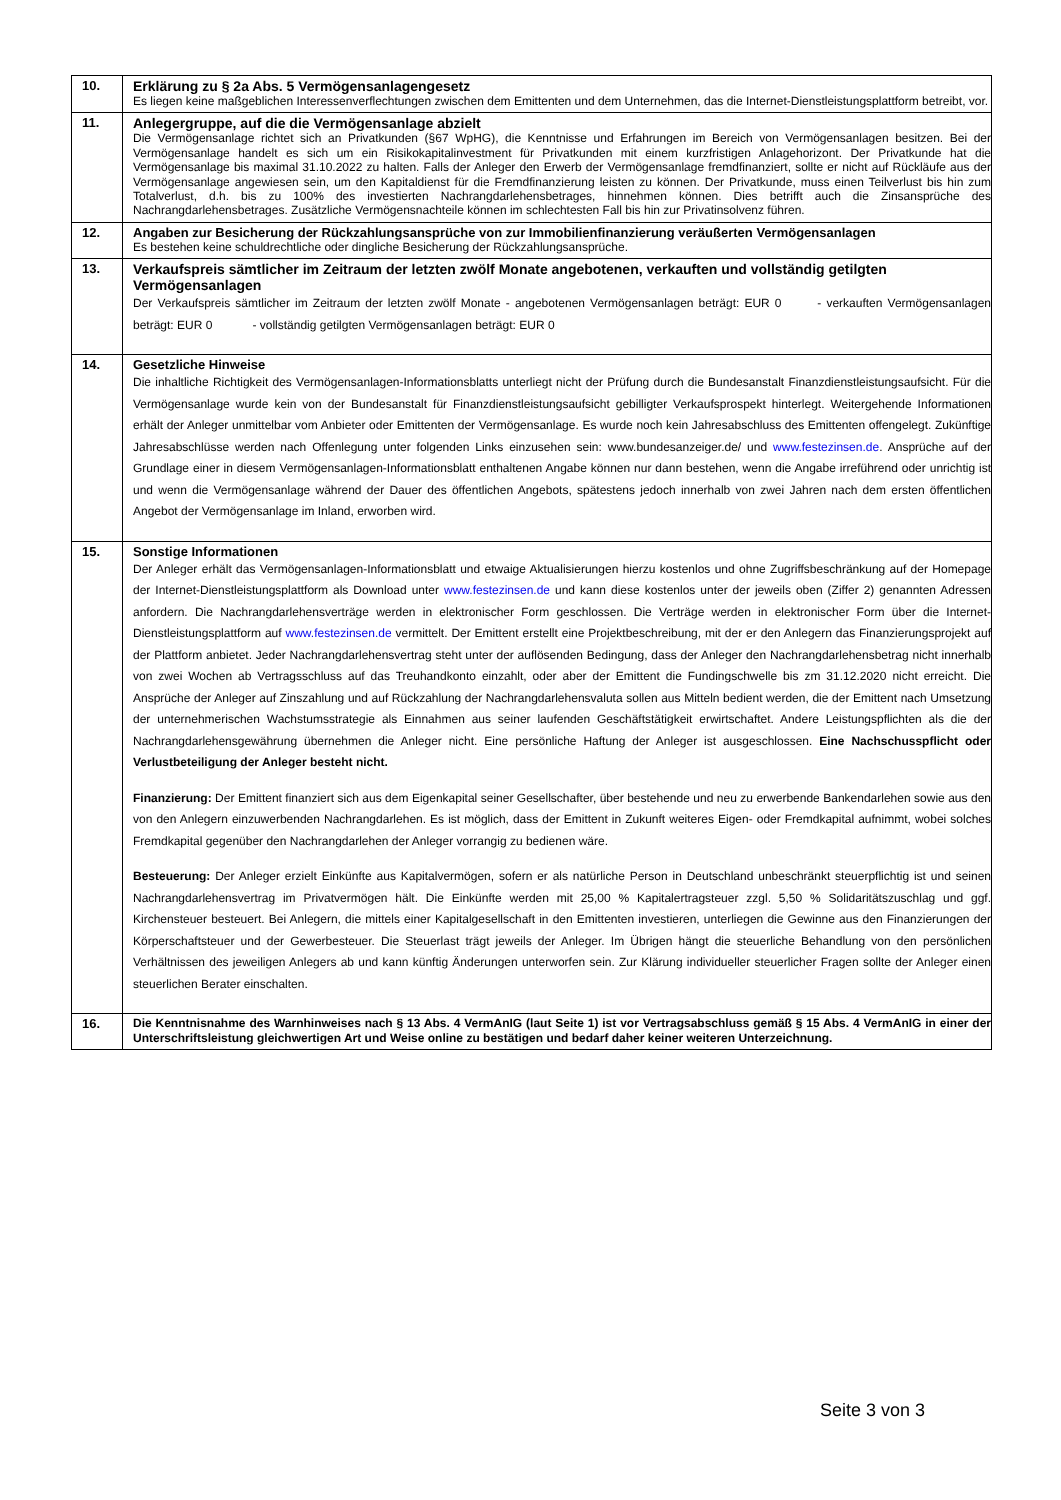| 10. | Erklärung zu § 2a Abs. 5 Vermögensanlagengesetz Es liegen keine maßgeblichen Interessenverflechtungen zwischen dem Emittenten und dem Unternehmen, das die Internet-Dienstleistungsplattform betreibt, vor. |
| 11. | Anlegergruppe, auf die die Vermögensanlage abzielt Die Vermögensanlage richtet sich an Privatkunden (§67 WpHG), die Kenntnisse und Erfahrungen im Bereich von Vermögensanlagen besitzen. Bei der Vermögensanlage handelt es sich um ein Risikokapitalinvestment für Privatkunden mit einem kurzfristigen Anlagehorizont. Der Privatkunde hat die Vermögensanlage bis maximal 31.10.2022 zu halten. Falls der Anleger den Erwerb der Vermögensanlage fremdfinanziert, sollte er nicht auf Rückläufe aus der Vermögensanlage angewiesen sein, um den Kapitaldienst für die Fremdfinanzierung leisten zu können. Der Privatkunde, muss einen Teilverlust bis hin zum Totalverlust, d.h. bis zu 100% des investierten Nachrangdarlehensbetrages, hinnehmen können. Dies betrifft auch die Zinsansprüche des Nachrangdarlehensbetrages. Zusätzliche Vermögensnachteile können im schlechtesten Fall bis hin zur Privatinsolvenz führen. |
| 12. | Angaben zur Besicherung der Rückzahlungsansprüche von zur Immobilienfinanzierung veräußerten Vermögensanlagen Es bestehen keine schuldrechtliche oder dingliche Besicherung der Rückzahlungsansprüche. |
| 13. | Verkaufspreis sämtlicher im Zeitraum der letzten zwölf Monate angebotenen, verkauften und vollständig getilgten Vermögensanlagen Der Verkaufspreis sämtlicher im Zeitraum der letzten zwölf Monate - angebotenen Vermögensanlagen beträgt: EUR 0 - verkauften Vermögensanlagen beträgt: EUR 0 - vollständig getilgten Vermögensanlagen beträgt: EUR 0 |
| 14. | Gesetzliche Hinweise Die inhaltliche Richtigkeit des Vermögensanlagen-Informationsblatts unterliegt nicht der Prüfung durch die Bundesanstalt Finanzdienstleistungsaufsicht. Für die Vermögensanlage wurde kein von der Bundesanstalt für Finanzdienstleistungsaufsicht gebilligter Verkaufsprospekt hinterlegt. Weitergehende Informationen erhält der Anleger unmittelbar vom Anbieter oder Emittenten der Vermögensanlage. Es wurde noch kein Jahresabschluss des Emittenten offengelegt. Zukünftige Jahresabschlüsse werden nach Offenlegung unter folgenden Links einzusehen sein: www.bundesanzeiger.de/ und www.festezinsen.de . Ansprüche auf der Grundlage einer in diesem Vermögensanlagen-Informationsblatt enthaltenen Angabe können nur dann bestehen, wenn die Angabe irreführend oder unrichtig ist und wenn die Vermögensanlage während der Dauer des öffentlichen Angebots, spätestens jedoch innerhalb von zwei Jahren nach dem ersten öffentlichen Angebot der Vermögensanlage im Inland, erworben wird. |
| 15. | Sonstige Informationen Der Anleger erhält das Vermögensanlagen-Informationsblatt und etwaige Aktualisierungen hierzu kostenlos und ohne Zugriffsbeschränkung auf der Homepage der Internet-Dienstleistungsplattform als Download unter www.festezinsen.de und kann diese kostenlos unter der jeweils oben (Ziffer 2) genannten Adressen anfordern. Die Nachrangdarlehensverträge werden in elektronischer Form geschlossen. Die Verträge werden in elektronischer Form über die Internet-Dienstleistungsplattform auf www.festezinsen.de vermittelt. Der Emittent erstellt eine Projektbeschreibung, mit der er den Anlegern das Finanzierungsprojekt auf der Plattform anbietet. Jeder Nachrangdarlehensvertrag steht unter der auflösenden Bedingung, dass der Anleger den Nachrangdarlehensbetrag nicht innerhalb von zwei Wochen ab Vertragsschluss auf das Treuhandkonto einzahlt, oder aber der Emittent die Fundingschwelle bis zm 31.12.2020 nicht erreicht. Die Ansprüche der Anleger auf Zinszahlung und auf Rückzahlung der Nachrangdarlehensvaluta sollen aus Mitteln bedient werden, die der Emittent nach Umsetzung der unternehmerischen Wachstumsstrategie als Einnahmen aus seiner laufenden Geschäftstätigkeit erwirtschaftet. Andere Leistungspflichten als die der Nachrangdarlehensgewährung übernehmen die Anleger nicht. Eine persönliche Haftung der Anleger ist ausgeschlossen. Eine Nachschusspflicht oder Verlustbeteiligung der Anleger besteht nicht. Finanzierung: Der Emittent finanziert sich aus dem Eigenkapital seiner Gesellschafter, über bestehende und neu zu erwerbende Bankendarlehen sowie aus den von den Anlegern einzuwerbenden Nachrangdarlehen. Es ist möglich, dass der Emittent in Zukunft weiteres Eigen- oder Fremdkapital aufnimmt, wobei solches Fremdkapital gegenüber den Nachrangdarlehen der Anleger vorrangig zu bedienen wäre. Besteuerung: Der Anleger erzielt Einkünfte aus Kapitalvermögen, sofern er als natürliche Person in Deutschland unbeschränkt steuerpflichtig ist und seinen Nachrangdarlehensvertrag im Privatvermögen hält. Die Einkünfte werden mit 25,00 % Kapitalertragsteuer zzgl. 5,50 % Solidaritätszuschlag und ggf. Kirchensteuer besteuert. Bei Anlegern, die mittels einer Kapitalgesellschaft in den Emittenten investieren, unterliegen die Gewinne aus den Finanzierungen der Körperschaftsteuer und der Gewerbesteuer. Die Steuerlast trägt jeweils der Anleger. Im Übrigen hängt die steuerliche Behandlung von den persönlichen Verhältnissen des jeweiligen Anlegers ab und kann künftig Änderungen unterworfen sein. Zur Klärung individueller steuerlicher Fragen sollte der Anleger einen steuerlichen Berater einschalten. |
| 16. | Die Kenntnisnahme des Warnhinweises nach § 13 Abs. 4 VermAnIG (laut Seite 1) ist vor Vertragsabschluss gemäß § 15 Abs. 4 VermAnIG in einer der Unterschriftsleistung gleichwertigen Art und Weise online zu bestätigen und bedarf daher keiner weiteren Unterzeichnung. |
Seite 3 von 3